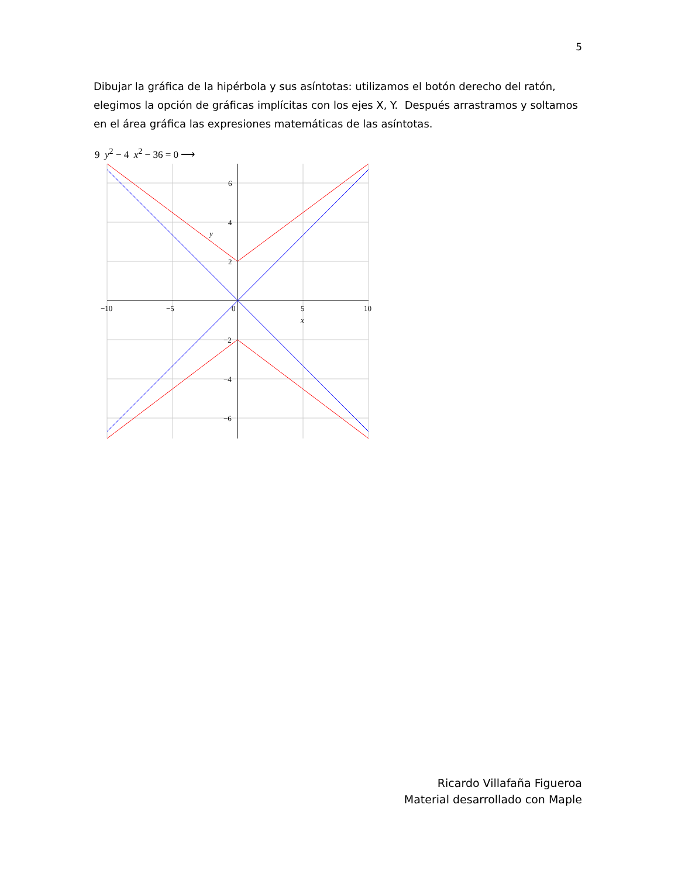5
Dibujar la gráfica de la hipérbola y sus asíntotas: utilizamos el botón derecho del ratón, elegimos la opción de gráficas implícitas con los ejes X, Y. Después arrastramos y soltamos en el área gráfica las expresiones matemáticas de las asíntotas.
9 y<sup>2</sup> − 4 x<sup>2</sup> − 36 = 0 ⟶
6
4
2
−2
−4
−6
−10
−5
0
5
10
x
y
Ricardo Villafaña Figueroa
Material desarrollado con Maple